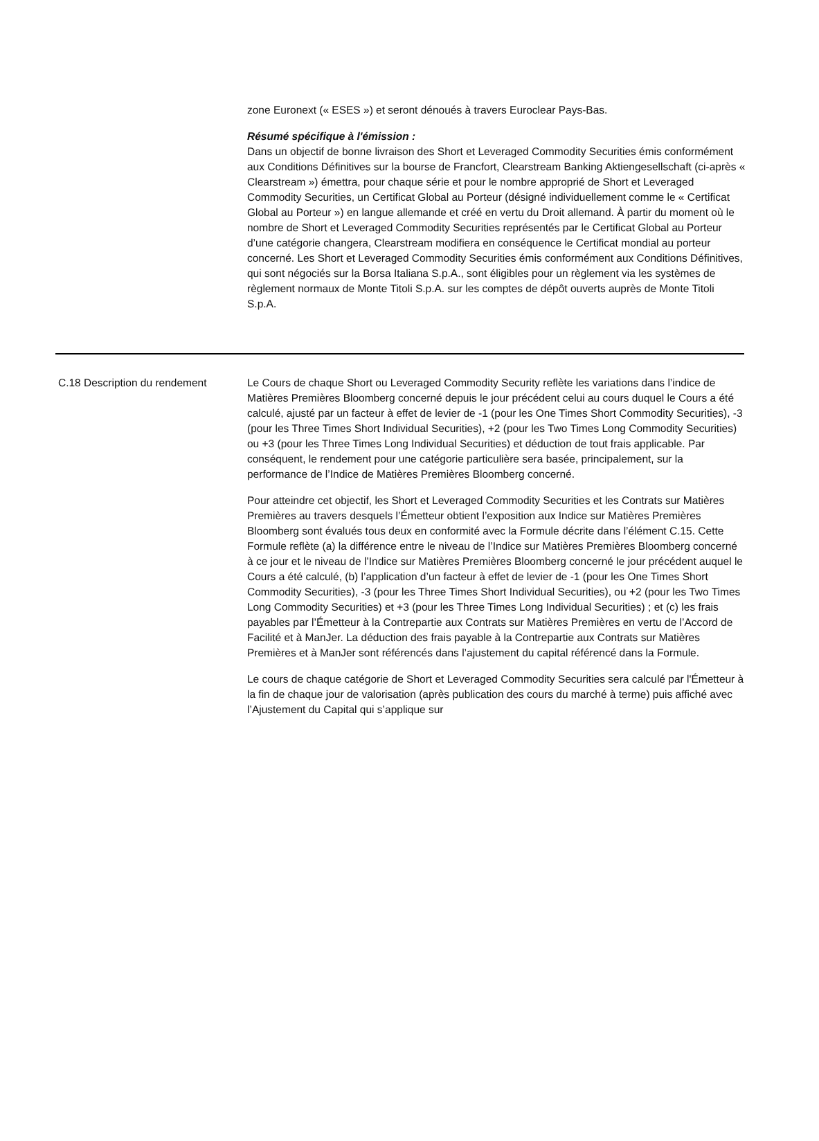zone Euronext (« ESES ») et seront dénoués à travers Euroclear Pays-Bas.
Résumé spécifique à l'émission :
Dans un objectif de bonne livraison des Short et Leveraged Commodity Securities émis conformément aux Conditions Définitives sur la bourse de Francfort, Clearstream Banking Aktiengesellschaft (ci-après « Clearstream ») émettra, pour chaque série et pour le nombre approprié de Short et Leveraged Commodity Securities, un Certificat Global au Porteur (désigné individuellement comme le « Certificat Global au Porteur ») en langue allemande et créé en vertu du Droit allemand. À partir du moment où le nombre de Short et Leveraged Commodity Securities représentés par le Certificat Global au Porteur d’une catégorie changera, Clearstream modifiera en conséquence le Certificat mondial au porteur concerné. Les Short et Leveraged Commodity Securities émis conformément aux Conditions Définitives, qui sont négociés sur la Borsa Italiana S.p.A., sont éligibles pour un règlement via les systèmes de règlement normaux de Monte Titoli S.p.A. sur les comptes de dépôt ouverts auprès de Monte Titoli S.p.A.
| C.18 | Description du rendement | Le Cours de chaque Short ou Leveraged Commodity Security reflète les variations dans l’indice de Matières Premières Bloomberg concerné depuis le jour précédent celui au cours duquel le Cours a été calculé, ajusté par un facteur à effet de levier de -1 (pour les One Times Short Commodity Securities), -3 (pour les Three Times Short Individual Securities), +2 (pour les Two Times Long Commodity Securities) ou +3 (pour les Three Times Long Individual Securities) et déduction de tout frais applicable. Par conséquent, le rendement pour une catégorie particulière sera basée, principalement, sur la performance de l’Indice de Matières Premières Bloomberg concerné. Pour atteindre cet objectif, les Short et Leveraged Commodity Securities et les Contrats sur Matières Premières au travers desquels l’Émetteur obtient l’exposition aux Indice sur Matières Premières Bloomberg sont évalués tous deux en conformité avec la Formule décrite dans l’élément C.15. Cette Formule reflète (a) la différence entre le niveau de l’Indice sur Matières Premières Bloomberg concerné à ce jour et le niveau de l’Indice sur Matières Premières Bloomberg concerné le jour précédent auquel le Cours a été calculé, (b) l’application d’un facteur à effet de levier de -1 (pour les One Times Short Commodity Securities), -3 (pour les Three Times Short Individual Securities), ou +2 (pour les Two Times Long Commodity Securities) et +3 (pour les Three Times Long Individual Securities) ; et (c) les frais payables par l’Émetteur à la Contrepartie aux Contrats sur Matières Premières en vertu de l’Accord de Facilité et à ManJer. La déduction des frais payable à la Contrepartie aux Contrats sur Matières Premières et à ManJer sont référencés dans l’ajustement du capital référencé dans la Formule. Le cours de chaque catégorie de Short et Leveraged Commodity Securities sera calculé par l'Émetteur à la fin de chaque jour de valorisation (après publication des cours du marché à terme) puis affiché avec l’Ajustement du Capital qui s’applique sur |